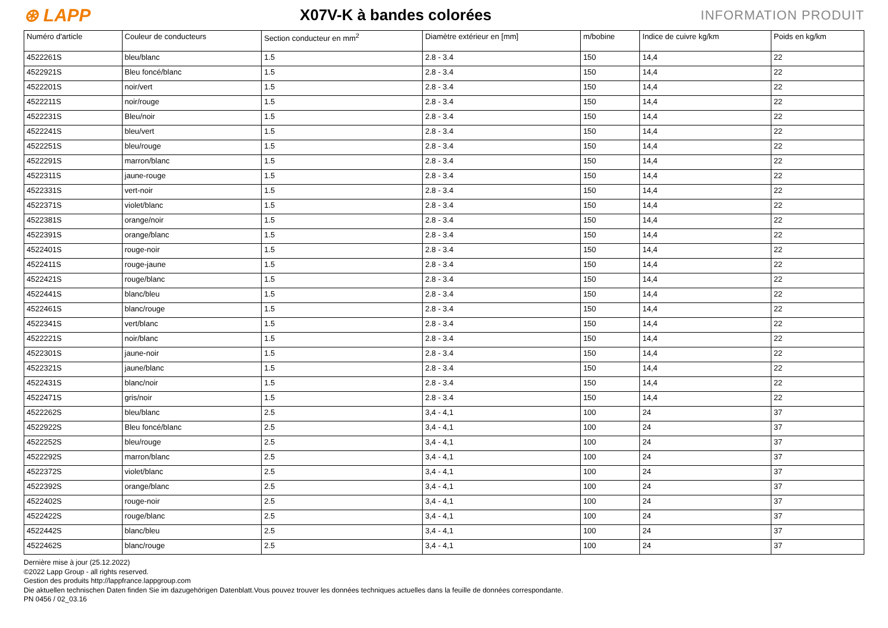⊛ LAPP
X07V-K à bandes colorées
INFORMATION PRODUIT
| Numéro d'article | Couleur de conducteurs | Section conducteur en mm<sup>2</sup> | Diamètre extérieur en [mm] | m/bobine | Indice de cuivre kg/km | Poids en kg/km |
| --- | --- | --- | --- | --- | --- | --- |
| 4522261S | bleu/blanc | 1.5 | 2.8 - 3.4 | 150 | 14,4 | 22 |
| 4522921S | Bleu foncé/blanc | 1.5 | 2.8 - 3.4 | 150 | 14,4 | 22 |
| 4522201S | noir/vert | 1.5 | 2.8 - 3.4 | 150 | 14,4 | 22 |
| 4522211S | noir/rouge | 1.5 | 2.8 - 3.4 | 150 | 14,4 | 22 |
| 4522231S | Bleu/noir | 1.5 | 2.8 - 3.4 | 150 | 14,4 | 22 |
| 4522241S | bleu/vert | 1.5 | 2.8 - 3.4 | 150 | 14,4 | 22 |
| 4522251S | bleu/rouge | 1.5 | 2.8 - 3.4 | 150 | 14,4 | 22 |
| 4522291S | marron/blanc | 1.5 | 2.8 - 3.4 | 150 | 14,4 | 22 |
| 4522311S | jaune-rouge | 1.5 | 2.8 - 3.4 | 150 | 14,4 | 22 |
| 4522331S | vert-noir | 1.5 | 2.8 - 3.4 | 150 | 14,4 | 22 |
| 4522371S | violet/blanc | 1.5 | 2.8 - 3.4 | 150 | 14,4 | 22 |
| 4522381S | orange/noir | 1.5 | 2.8 - 3.4 | 150 | 14,4 | 22 |
| 4522391S | orange/blanc | 1.5 | 2.8 - 3.4 | 150 | 14,4 | 22 |
| 4522401S | rouge-noir | 1.5 | 2.8 - 3.4 | 150 | 14,4 | 22 |
| 4522411S | rouge-jaune | 1.5 | 2.8 - 3.4 | 150 | 14,4 | 22 |
| 4522421S | rouge/blanc | 1.5 | 2.8 - 3.4 | 150 | 14,4 | 22 |
| 4522441S | blanc/bleu | 1.5 | 2.8 - 3.4 | 150 | 14,4 | 22 |
| 4522461S | blanc/rouge | 1.5 | 2.8 - 3.4 | 150 | 14,4 | 22 |
| 4522341S | vert/blanc | 1.5 | 2.8 - 3.4 | 150 | 14,4 | 22 |
| 4522221S | noir/blanc | 1.5 | 2.8 - 3.4 | 150 | 14,4 | 22 |
| 4522301S | jaune-noir | 1.5 | 2.8 - 3.4 | 150 | 14,4 | 22 |
| 4522321S | jaune/blanc | 1.5 | 2.8 - 3.4 | 150 | 14,4 | 22 |
| 4522431S | blanc/noir | 1.5 | 2.8 - 3.4 | 150 | 14,4 | 22 |
| 4522471S | gris/noir | 1.5 | 2.8 - 3.4 | 150 | 14,4 | 22 |
| 4522262S | bleu/blanc | 2.5 | 3,4 - 4,1 | 100 | 24 | 37 |
| 4522922S | Bleu foncé/blanc | 2.5 | 3,4 - 4,1 | 100 | 24 | 37 |
| 4522252S | bleu/rouge | 2.5 | 3,4 - 4,1 | 100 | 24 | 37 |
| 4522292S | marron/blanc | 2.5 | 3,4 - 4,1 | 100 | 24 | 37 |
| 4522372S | violet/blanc | 2.5 | 3,4 - 4,1 | 100 | 24 | 37 |
| 4522392S | orange/blanc | 2.5 | 3,4 - 4,1 | 100 | 24 | 37 |
| 4522402S | rouge-noir | 2.5 | 3,4 - 4,1 | 100 | 24 | 37 |
| 4522422S | rouge/blanc | 2.5 | 3,4 - 4,1 | 100 | 24 | 37 |
| 4522442S | blanc/bleu | 2.5 | 3,4 - 4,1 | 100 | 24 | 37 |
| 4522462S | blanc/rouge | 2.5 | 3,4 - 4,1 | 100 | 24 | 37 |
Dernière mise à jour (25.12.2022)
©2022 Lapp Group - all rights reserved.
Gestion des produits http://lappfrance.lappgroup.com
Die aktuellen technischen Daten finden Sie im dazugehörigen Datenblatt.Vous pouvez trouver les données techniques actuelles dans la feuille de données correspondante.
PN 0456 / 02_03.16